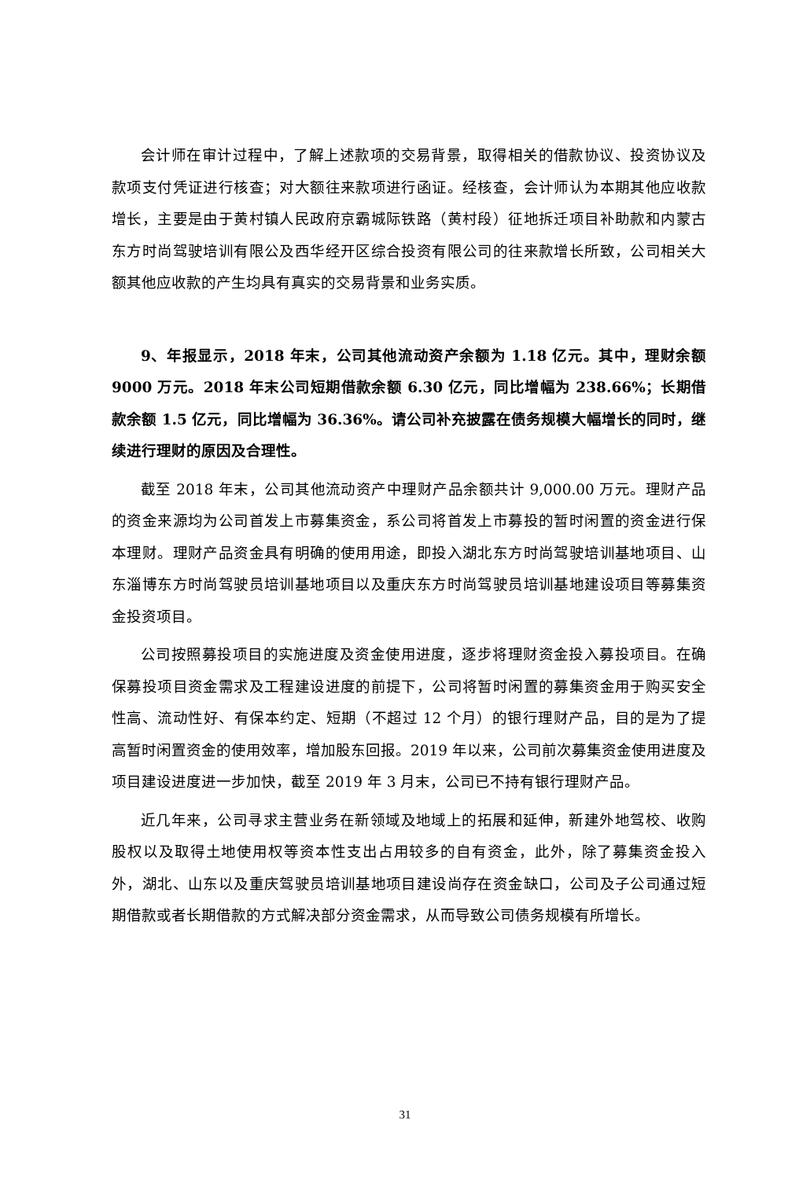会计师在审计过程中，了解上述款项的交易背景，取得相关的借款协议、投资协议及款项支付凭证进行核查；对大额往来款项进行函证。经核查，会计师认为本期其他应收款增长，主要是由于黄村镇人民政府京霸城际铁路（黄村段）征地拆迁项目补助款和内蒙古东方时尚驾驶培训有限公及西华经开区综合投资有限公司的往来款增长所致，公司相关大额其他应收款的产生均具有真实的交易背景和业务实质。
9、年报显示，2018 年末，公司其他流动资产余额为 1.18 亿元。其中，理财余额 9000 万元。2018 年末公司短期借款余额 6.30 亿元，同比增幅为 238.66%；长期借款余额 1.5 亿元，同比增幅为 36.36%。请公司补充披露在债务规模大幅增长的同时，继续进行理财的原因及合理性。
截至 2018 年末，公司其他流动资产中理财产品余额共计 9,000.00 万元。理财产品的资金来源均为公司首发上市募集资金，系公司将首发上市募投的暂时闲置的资金进行保本理财。理财产品资金具有明确的使用用途，即投入湖北东方时尚驾驶培训基地项目、山东淄博东方时尚驾驶员培训基地项目以及重庆东方时尚驾驶员培训基地建设项目等募集资金投资项目。
公司按照募投项目的实施进度及资金使用进度，逐步将理财资金投入募投项目。在确保募投项目资金需求及工程建设进度的前提下，公司将暂时闲置的募集资金用于购买安全性高、流动性好、有保本约定、短期（不超过 12 个月）的银行理财产品，目的是为了提高暂时闲置资金的使用效率，增加股东回报。2019 年以来，公司前次募集资金使用进度及项目建设进度进一步加快，截至 2019 年 3 月末，公司已不持有银行理财产品。
近几年来，公司寻求主营业务在新领域及地域上的拓展和延伸，新建外地驾校、收购股权以及取得土地使用权等资本性支出占用较多的自有资金，此外，除了募集资金投入外，湖北、山东以及重庆驾驶员培训基地项目建设尚存在资金缺口，公司及子公司通过短期借款或者长期借款的方式解决部分资金需求，从而导致公司债务规模有所增长。
31